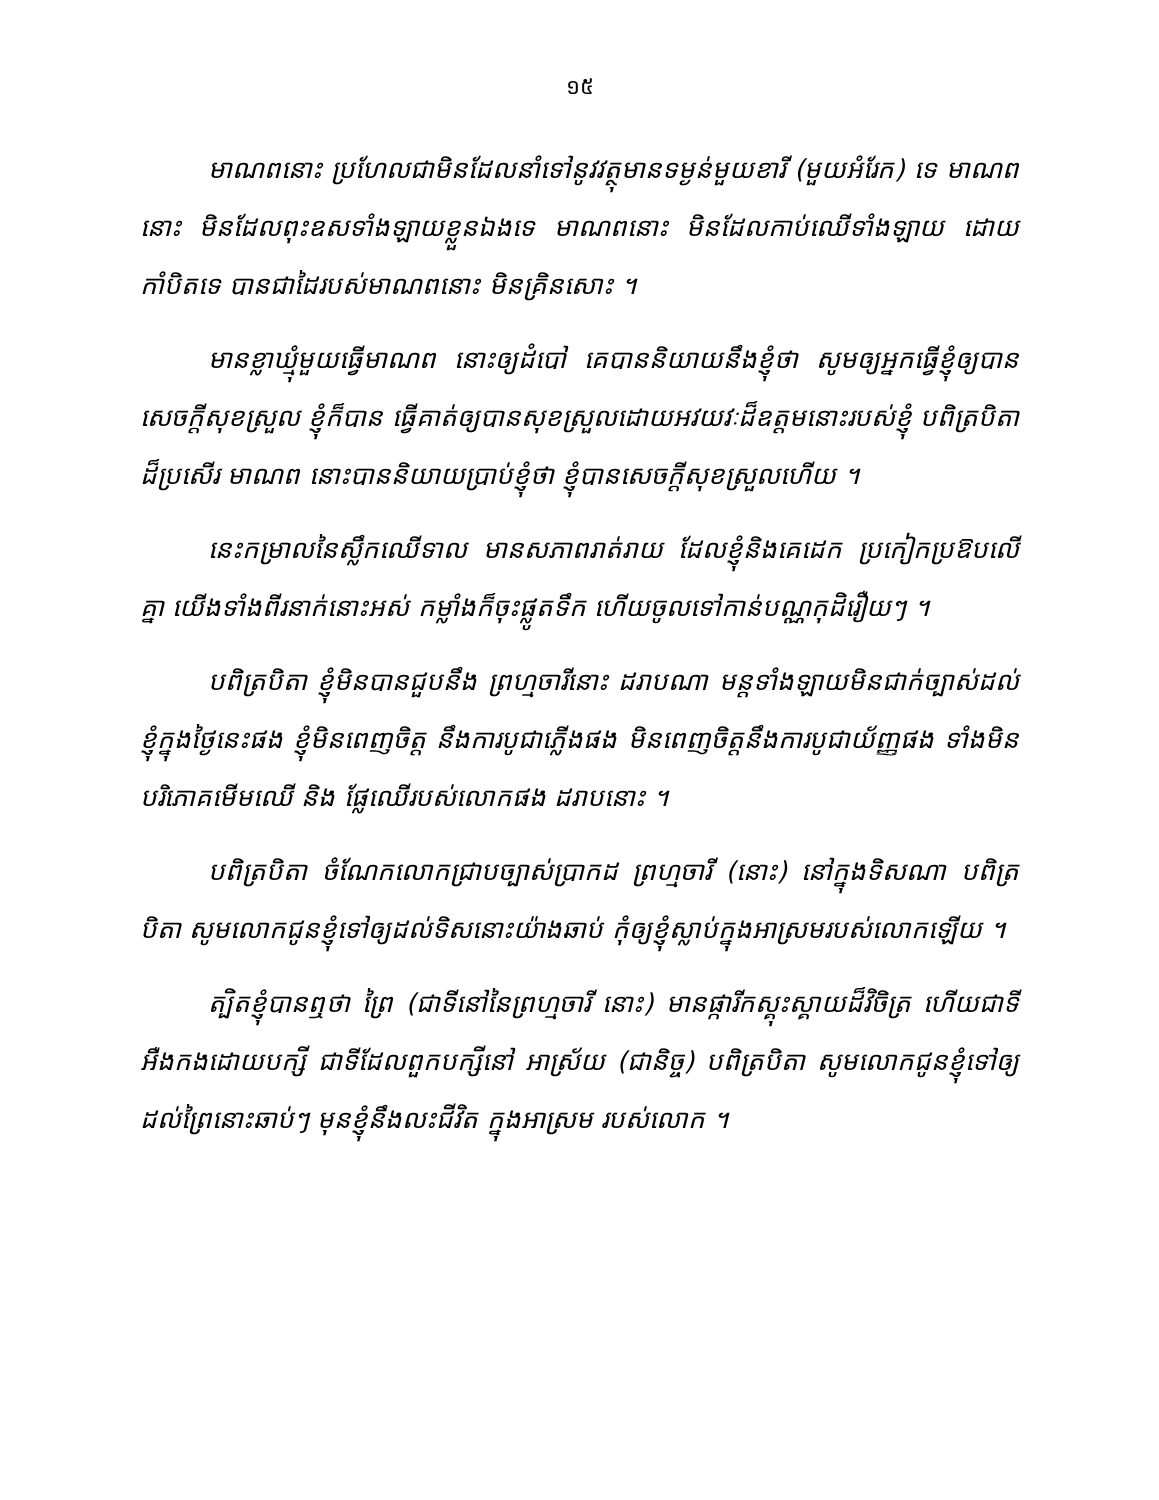១៥
មាណពនោះ ប្រហែលជាមិនដែលនាំទៅនូវវត្ថុមានទម្ងន់មួយខារី (មួយអំរែក) ទេ មាណព នោះ មិនដែលពុះឧសទាំងឡាយខ្លួនឯងទេ មាណពនោះ មិនដែលកាប់ឈើទាំងឡាយ ដោយកាំបិតទេ បានជាដៃរបស់មាណពនោះ មិនគ្រិនសោះ ។
មានខ្លាឃ្មុំមួយធ្វើមាណព នោះឲ្យដំបៅ គេបាននិយាយនឹងខ្ញុំថា សូមឲ្យអ្នកធ្វើខ្ញុំឲ្យបានសេចក្ដីសុខស្រួល ខ្ញុំក៏បាន ធ្វើគាត់ឲ្យបានសុខស្រួលដោយអវយវៈដ៏ឧត្តមនោះរបស់ខ្ញុំ បពិត្របិតាដ៏ប្រសើរ មាណព នោះបាននិយាយប្រាប់ខ្ញុំថា ខ្ញុំបានសេចក្ដីសុខស្រួលហើយ ។
នេះកម្រាលនៃស្លឹកឈើទាល មានសភាពរាត់រាយ ដែលខ្ញុំនិងគេដេក ប្រកៀកប្រឱបលើគ្នា យើងទាំងពីរនាក់នោះអស់ កម្លាំងក៏ចុះផ្លូតទឹក ហើយចូលទៅកាន់បណ្ណកុដិរឿយៗ ។
បពិត្របិតា ខ្ញុំមិនបានជួបនឹង ព្រហ្មចារីនោះ ដរាបណា មន្តទាំងឡាយមិនជាក់ច្បាស់ដល់ខ្ញុំក្នុងថ្ងៃនេះផង ខ្ញុំមិនពេញចិត្ត នឹងការបូជាភ្លើងផង មិនពេញចិត្តនឹងការបូជាយ័ញ្ញផង ទាំងមិនបរិភោគមើមឈើ និង ផ្លែឈើរបស់លោកផង ដរាបនោះ ។
បពិត្របិតា ចំណែកលោកជ្រាបច្បាស់ប្រាកដ ព្រហ្មចារី (នោះ) នៅក្នុងទិសណា បពិត្របិតា សូមលោកជូនខ្ញុំទៅឲ្យដល់ទិសនោះយ៉ាងឆាប់ កុំឲ្យខ្ញុំស្លាប់ក្នុងអាស្រមរបស់លោកឡើយ ។
ត្បិតខ្ញុំបានឮថា ព្រៃ (ជាទីនៅនៃព្រហ្មចារី នោះ) មានផ្ការីកស្គុះស្គាយដ៏វិចិត្រ ហើយជាទីអឺងកងដោយបក្សី ជាទីដែលពួកបក្សីនៅ អាស្រ័យ (ជានិច្ច) បពិត្របិតា សូមលោកជូនខ្ញុំទៅឲ្យដល់ព្រៃនោះឆាប់ៗ មុនខ្ញុំនឹងលះជីវិត ក្នុងអាស្រម របស់លោក ។